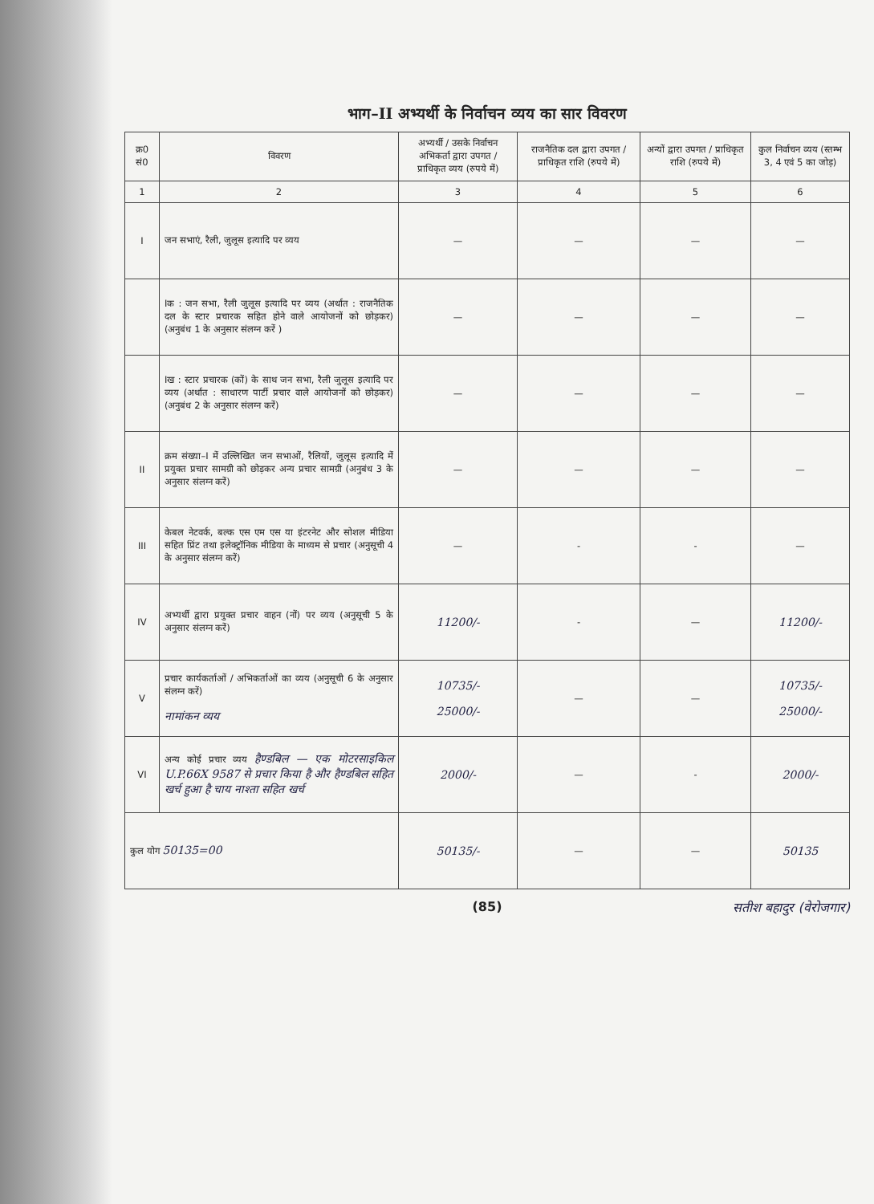भाग–II अभ्यर्थी के निर्वाचन व्यय का सार विवरण
| क्र0 सं0 | विवरण | अभ्यर्थी / उसके निर्वाचन अभिकर्ता द्वारा उपगत / प्राधिकृत व्यय (रुपये में) | राजनैतिक दल द्वारा उपगत / प्राधिकृत राशि (रुपये में) | अन्यों द्वारा उपगत / प्राधिकृत राशि (रुपये में) | कुल निर्वाचन व्यय (स्तम्भ 3, 4 एवं 5 का जोड़) |
| --- | --- | --- | --- | --- | --- |
| 1 | 2 | 3 | 4 | 5 | 6 |
| I | जन सभाएं, रैली, जुलूस इत्यादि पर व्यय | — | — | — | — |
| | Iक : जन सभा, रैली जुलूस इत्यादि पर व्यय (अर्थात : राजनैतिक दल के स्टार प्रचारक सहित होने वाले आयोजनों को छोड़कर) (अनुबंध 1 के अनुसार संलग्न करें ) | — | — | — | — |
| | Iख : स्टार प्रचारक (कों) के साथ जन सभा, रैली जुलूस इत्यादि पर व्यय (अर्थात : साधारण पार्टी प्रचार वाले आयोजनों को छोड़कर) (अनुबंध 2 के अनुसार संलग्न करें) | — | — | — | — |
| II | क्रम संख्या–I में उल्लिखित जन सभाओं, रैलियों, जुलूस इत्यादि में प्रयुक्त प्रचार सामग्री को छोड़कर अन्य प्रचार सामग्री (अनुबंध 3 के अनुसार संलग्न करें) | — | — | — | — |
| III | केबल नेटवर्क, बल्क एस एम एस या इंटरनेट और सोशल मीडिया सहित प्रिंट तथा इलेक्ट्रॉनिक मीडिया के माध्यम से प्रचार (अनुसूची 4 के अनुसार संलग्न करें) | — | - | - | — |
| IV | अभ्यर्थी द्वारा प्रयुक्त प्रचार वाहन (नों) पर व्यय (अनुसूची 5 के अनुसार संलग्न करें) | 11200/- | - | — | 11200/- |
| V | प्रचार कार्यकर्ताओं / अभिकर्ताओं का व्यय (अनुसूची 6 के अनुसार संलग्न करें) नामांकन व्यय | 10735/- 25000/- | — | — | 10735/- 25000/- |
| VI | अन्य कोई प्रचार व्यय हैण्डबिल — एक मोटरसाइकिल U.P.66X 9587 से प्रचार किया है और हैण्डबिल सहित खर्च हुआ है चाय नाश्ता सहित खर्च | 2000/- | — | - | 2000/- |
| कुल योग 50135=00 | | 50135/- | — | — | 50135 |
(85)
सतीश बहादुर (वेरोजगार)